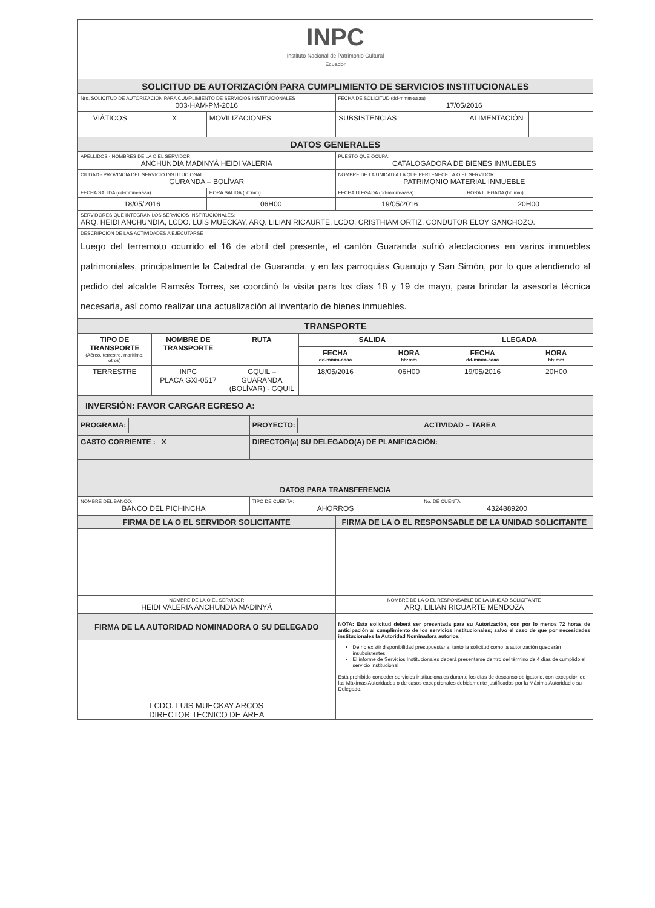| INPC Instituto Nacional de Patrimonio Cultural Ecuador | | | | | | | |
| SOLICITUD DE AUTORIZACIÓN PARA CUMPLIMIENTO DE SERVICIOS INSTITUCIONALES | | | | | | | |
| Nro. SOLICITUD DE AUTORIZACIÓN PARA CUMPLIMIENTO DE SERVICIOS INSTITUCIONALES 003-HAM-PM-2016 | | | | FECHA DE SOLICITUD (dd-mmm-aaaa) 17/05/2016 | | | |
| VIÁTICOS | X | MOVILIZACIONES | | SUBSISTENCIAS | | ALIMENTACIÓN | |
| DATOS GENERALES | | | | | | | |
| APELLIDOS - NOMBRES DE LA O EL SERVIDOR ANCHUNDIA MADINYÁ HEIDI VALERIA | | | | PUESTO QUE OCUPA: CATALOGADORA DE BIENES INMUEBLES | | | |
| CIUDAD - PROVINCIA DEL SERVICIO INSTITUCIONAL GURANDA – BOLÍVAR | | | | NOMBRE DE LA UNIDAD A LA QUE PERTENECE LA O EL SERVIDOR PATRIMONIO MATERIAL INMUEBLE | | | |
| FECHA SALIDA (dd-mmm-aaaa) | | HORA SALIDA (hh:mm) | | FECHA LLEGADA (dd-mmm-aaaa) | | HORA LLEGADA (hh:mm) | |
| 18/05/2016 | | 06H00 | | 19/05/2016 | | 20H00 | |
| SERVIDORES QUE INTEGRAN LOS SERVICIOS INSTITUCIONALES: ARQ. HEIDI ANCHUNDIA, LCDO. LUIS MUECKAY, ARQ. LILIAN RICAURTE, LCDO. CRISTHIAM ORTIZ, CONDUTOR ELOY GANCHOZO. | | | | | | | |
| DESCRIPCIÓN DE LAS ACTIVIDADES A EJECUTARSE Luego del terremoto ocurrido el 16 de abril del presente, el cantón Guaranda sufrió afectaciones en varios inmuebles patrimoniales, principalmente la Catedral de Guaranda, y en las parroquias Guanujo y San Simón, por lo que atendiendo al pedido del alcalde Ramsés Torres, se coordinó la visita para los días 18 y 19 de mayo, para brindar la asesoría técnica necesaria, así como realizar una actualización al inventario de bienes inmuebles. | | | | | | | |
| TRANSPORTE | | | | | | |
| TIPO DE TRANSPORTE (Aéreo, terrestre, marítimo, otros) | NOMBRE DE TRANSPORTE | RUTA | SALIDA | | LLEGADA | |
| | | | FECHA dd-mmm-aaaa | HORA hh:mm | FECHA dd-mmm-aaaa | HORA hh:mm |
| TERRESTRE | INPC PLACA GXI-0517 | GQUIL – GUARANDA (BOLÍVAR) - GQUIL | 18/05/2016 | 06H00 | 19/05/2016 | 20H00 |
| INVERSIÓN: FAVOR CARGAR EGRESO A: | | |
| PROGRAMA: | PROYECTO: | ACTIVIDAD – TAREA |
| GASTO CORRIENTE : X | DIRECTOR(a) SU DELEGADO(A) DE PLANIFICACIÓN: | |
| DATOS PARA TRANSFERENCIA | | |
| NOMBRE DEL BANCO: BANCO DEL PICHINCHA | TIPO DE CUENTA: AHORROS | No. DE CUENTA: 4324889200 |
| FIRMA DE LA O EL SERVIDOR SOLICITANTE | FIRMA DE LA O EL RESPONSABLE DE LA UNIDAD SOLICITANTE |
| NOMBRE DE LA O EL SERVIDOR HEIDI VALERIA ANCHUNDIA MADINYÁ | NOMBRE DE LA O EL RESPONSABLE DE LA UNIDAD SOLICITANTE ARQ. LILIAN RICUARTE MENDOZA |
| FIRMA DE LA AUTORIDAD NOMINADORA O SU DELEGADO LCDO. LUIS MUECKAY ARCOS DIRECTOR TÉCNICO DE ÁREA | NOTA: Esta solicitud deberá ser presentada para su Autorización, con por lo menos 72 horas de anticipación al cumplimiento de los servicios institucionales; salvo el caso de que por necesidades institucionales la Autoridad Nominadora autorice. De no existir disponibilidad presupuestaria, tanto la solicitud como la autorización quedarán insubsistentes El informe de Servicios Institucionales deberá presentarse dentro del término de 4 días de cumplido el servicio institucional Está prohibido conceder servicios institucionales durante los días de descanso obligatorio, con excepción de las Máximas Autoridades o de casos excepcionales debidamente justificados por la Máxima Autoridad o su Delegado. |